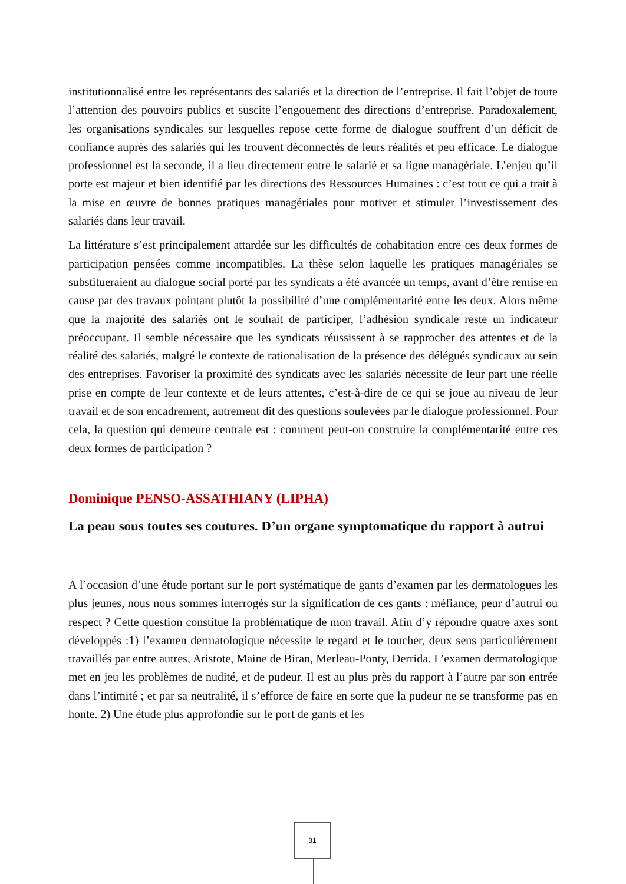institutionnalisé entre les représentants des salariés et la direction de l’entreprise. Il fait l’objet de toute l’attention des pouvoirs publics et suscite l’engouement des directions d’entreprise. Paradoxalement, les organisations syndicales sur lesquelles repose cette forme de dialogue souffrent d’un déficit de confiance auprès des salariés qui les trouvent déconnectés de leurs réalités et peu efficace. Le dialogue professionnel est la seconde, il a lieu directement entre le salarié et sa ligne managériale. L’enjeu qu’il porte est majeur et bien identifié par les directions des Ressources Humaines : c’est tout ce qui a trait à la mise en œuvre de bonnes pratiques managériales pour motiver et stimuler l’investissement des salariés dans leur travail.
La littérature s’est principalement attardée sur les difficultés de cohabitation entre ces deux formes de participation pensées comme incompatibles. La thèse selon laquelle les pratiques managériales se substitueraient au dialogue social porté par les syndicats a été avancée un temps, avant d’être remise en cause par des travaux pointant plutôt la possibilité d’une complémentarité entre les deux. Alors même que la majorité des salariés ont le souhait de participer, l’adhésion syndicale reste un indicateur préoccupant. Il semble nécessaire que les syndicats réussissent à se rapprocher des attentes et de la réalité des salariés, malgré le contexte de rationalisation de la présence des délégués syndicaux au sein des entreprises. Favoriser la proximité des syndicats avec les salariés nécessite de leur part une réelle prise en compte de leur contexte et de leurs attentes, c’est-à-dire de ce qui se joue au niveau de leur travail et de son encadrement, autrement dit des questions soulevées par le dialogue professionnel. Pour cela, la question qui demeure centrale est : comment peut-on construire la complémentarité entre ces deux formes de participation ?
Dominique PENSO-ASSATHIANY (LIPHA)
La peau sous toutes ses coutures. D’un organe symptomatique du rapport à autrui
A l’occasion d’une étude portant sur le port systématique de gants d’examen par les dermatologues les plus jeunes, nous nous sommes interrogés sur la signification de ces gants : méfiance, peur d’autrui ou respect ? Cette question constitue la problématique de mon travail. Afin d’y répondre quatre axes sont développés :1) l’examen dermatologique nécessite le regard et le toucher, deux sens particulièrement travaillés par entre autres, Aristote, Maine de Biran, Merleau-Ponty, Derrida. L’examen dermatologique met en jeu les problèmes de nudité, et de pudeur. Il est au plus près du rapport à l’autre par son entrée dans l’intimité ; et par sa neutralité, il s’efforce de faire en sorte que la pudeur ne se transforme pas en honte. 2) Une étude plus approfondie sur le port de gants et les
31